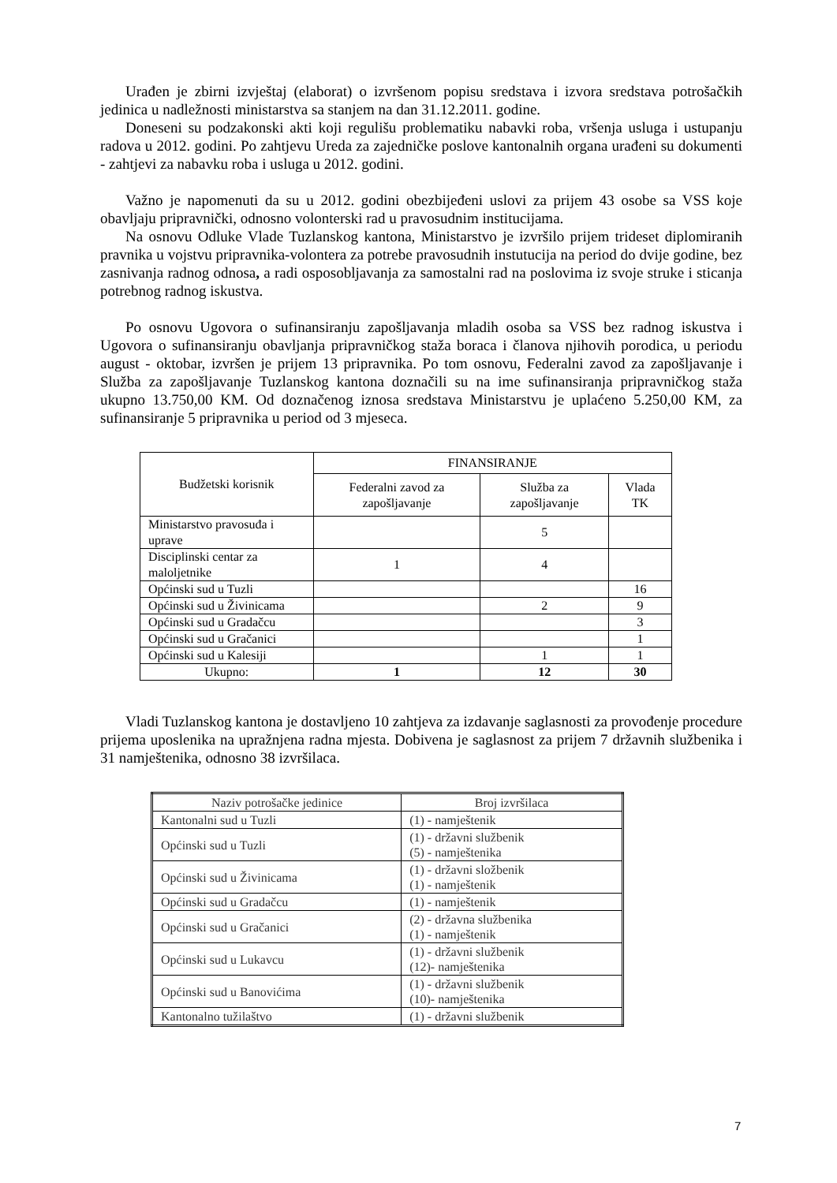Urađen je zbirni izvještaj (elaborat) o izvršenom popisu sredstava i izvora sredstava potrošačkih jedinica u nadležnosti ministarstva sa stanjem na dan 31.12.2011. godine.
Doneseni su podzakonski akti koji regulišu problematiku nabavki roba, vršenja usluga i ustupanju radova u 2012. godini. Po zahtjevu Ureda za zajedničke poslove kantonalnih organa urađeni su dokumenti - zahtjevi za nabavku roba i usluga u 2012. godini.
Važno je napomenuti da su u 2012. godini obezbijeđeni uslovi za prijem 43 osobe sa VSS koje obavljaju pripravnički, odnosno volonterski rad u pravosudnim institucijama.
Na osnovu Odluke Vlade Tuzlanskog kantona, Ministarstvo je izvršilo prijem trideset diplomiranih pravnika u vojstvu pripravnika-volontera za potrebe pravosudnih instutucija na period do dvije godine, bez zasnivanja radnog odnosa, a radi osposobljavanja za samostalni rad na poslovima iz svoje struke i sticanja potrebnog radnog iskustva.
Po osnovu Ugovora o sufinansiranju zapošljavanja mladih osoba sa VSS bez radnog iskustva i Ugovora o sufinansiranju obavljanja pripravničkog staža boraca i članova njihovih porodica, u periodu august - oktobar, izvršen je prijem 13 pripravnika. Po tom osnovu, Federalni zavod za zapošljavanje i Služba za zapošljavanje Tuzlanskog kantona doznačili su na ime sufinansiranja pripravničkog staža ukupno 13.750,00 KM. Od doznačenog iznosa sredstava Ministarstvu je uplaćeno 5.250,00 KM, za sufinansiranje 5 pripravnika u period od 3 mjeseca.
| Budžetski korisnik | FINANSIRANJE | | |
| --- | --- | --- | --- |
| | Federalni zavod za zapošljavanje | Služba za zapošljavanje | Vlada TK |
| Ministarstvo pravosuđa i uprave | | 5 | |
| Disciplinski centar za maloljetnike | 1 | 4 | |
| Općinski sud u Tuzli | | | 16 |
| Općinski sud u Živinicama | | 2 | 9 |
| Općinski sud u Gradačcu | | | 3 |
| Općinski sud u Gračanici | | | 1 |
| Općinski sud u Kalesiji | | 1 | 1 |
| Ukupno: | 1 | 12 | 30 |
Vladi Tuzlanskog kantona je dostavljeno 10 zahtjeva za izdavanje saglasnosti za provođenje procedure prijema uposlenika na upražnjena radna mjesta. Dobivena je saglasnost za prijem 7 državnih službenika i 31 namještenika, odnosno 38 izvršilaca.
| Naziv potrošačke jedinice | Broj izvršilaca |
| --- | --- |
| Kantonalni sud u Tuzli | (1) - namještenik |
| Općinski sud u Tuzli | (1) - državni službenik (5) - namještenika |
| Općinski sud u Živinicama | (1) - državni složbenik (1) - namještenik |
| Općinski sud u Gradačcu | (1) - namještenik |
| Općinski sud u Gračanici | (2) - državna službenika (1) - namještenik |
| Općinski sud u Lukavcu | (1) - državni službenik (12)- namještenika |
| Općinski sud u Banovićima | (1) - državni službenik (10)- namještenika |
| Kantonalno tužilaštvo | (1) - državni službenik |
7